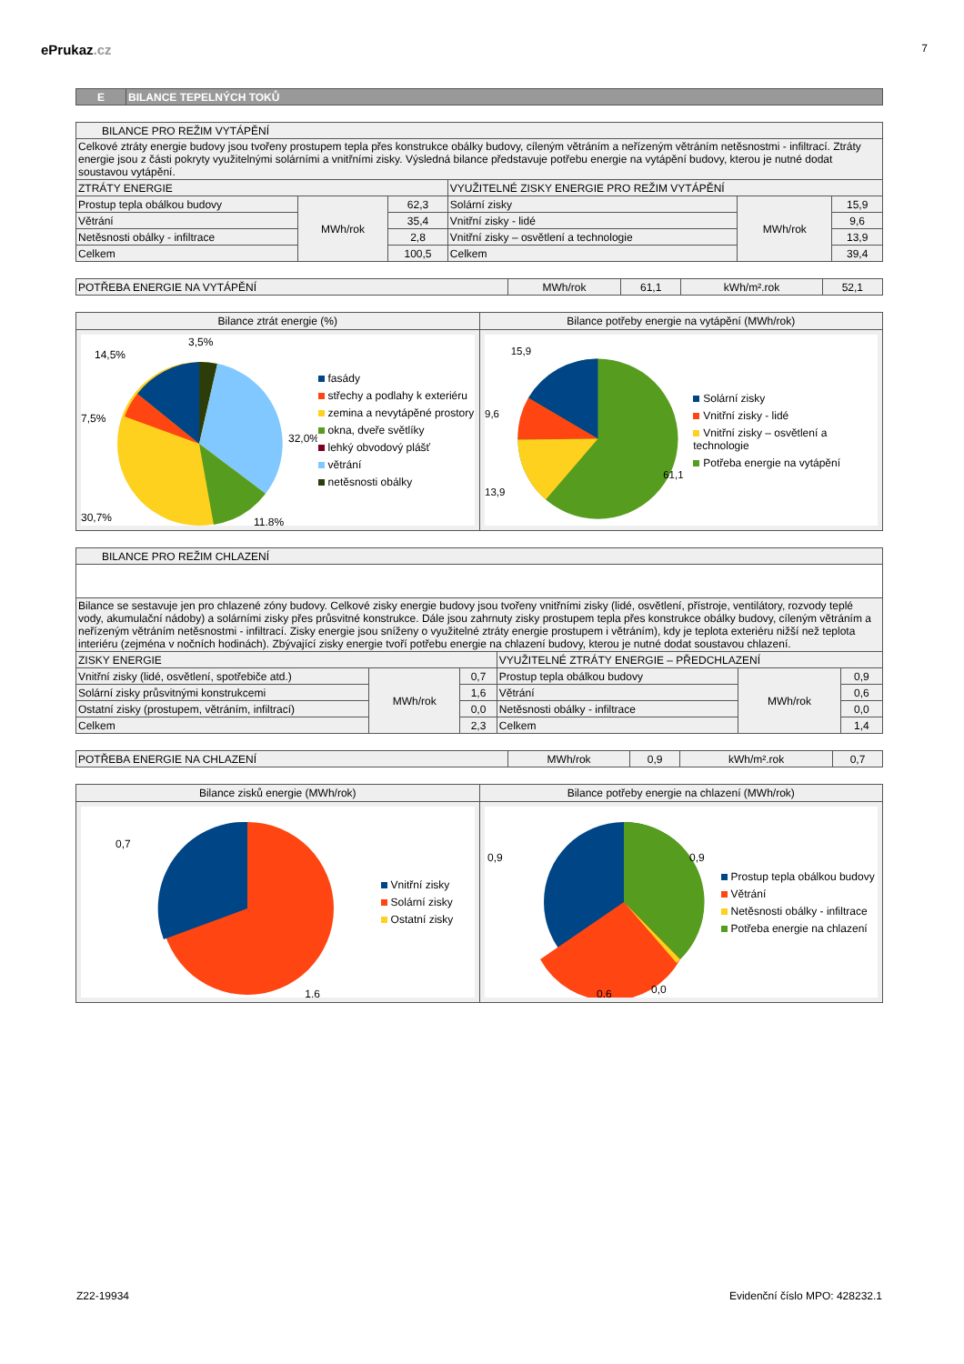ePrukaz.cz
7
| E | BILANCE TEPELNÝCH TOKŮ |
| BILANCE PRO REŽIM VYTÁPĚNÍ | | | | | |
| Celkové ztráty energie budovy jsou tvořeny prostupem tepla přes konstrukce obálky budovy, cíleným větráním a neřízeným větráním netěsnostmi - infiltrací. Ztráty energie jsou z části pokryty využitelnými solárními a vnitřními zisky. Výsledná bilance představuje potřebu energie na vytápění budovy, kterou je nutné dodat soustavou vytápění. | | | | | |
| ZTRÁTY ENERGIE | | | VYUŽITELNÉ ZISKY ENERGIE PRO REŽIM VYTÁPĚNÍ | | |
| Prostup tepla obálkou budovy | MWh/rok | 62,3 | Solární zisky | MWh/rok | 15,9 |
| Větrání | | 35,4 | Vnitřní zisky - lidé | | 9,6 |
| Netěsnosti obálky - infiltrace | | 2,8 | Vnitřní zisky – osvětlení a technologie | | 13,9 |
| Celkem | | 100,5 | Celkem | | 39,4 |
| POTŘEBA ENERGIE NA VYTÁPĚNÍ | MWh/rok | 61,1 | kWh/m².rok | 52,1 |
Bilance ztrát energie (%)
3,5%
14,5%
32,0%
7,5%
30,7%
11,8%
fasády
střechy a podlahy k exteriéru
zemina a nevytápěné prostory
okna, dveře světlíky
lehký obvodový plášť
větrání
netěsnosti obálky
Bilance potřeby energie na vytápění (MWh/rok)
15,9
9,6
13,9
61,1
Solární zisky
Vnitřní zisky - lidé
Vnitřní zisky – osvětlení a technologie
Potřeba energie na vytápění
| BILANCE PRO REŽIM CHLAZENÍ | | | | | |
| Bilance se sestavuje jen pro chlazené zóny budovy. Celkové zisky energie budovy jsou tvořeny vnitřními zisky (lidé, osvětlení, přístroje, ventilátory, rozvody teplé vody, akumulační nádoby) a solárními zisky přes průsvitné konstrukce. Dále jsou zahrnuty zisky prostupem tepla přes konstrukce obálky budovy, cíleným větráním a neřízeným větráním netěsnostmi - infiltrací. Zisky energie jsou sníženy o využitelné ztráty energie prostupem i větráním), kdy je teplota exteriéru nižší než teplota interiéru (zejména v nočních hodinách). Zbývající zisky energie tvoří potřebu energie na chlazení budovy, kterou je nutné dodat soustavou chlazení. | | | | | |
| ZISKY ENERGIE | | | VYUŽITELNÉ ZTRÁTY ENERGIE – PŘEDCHLAZENÍ | | |
| Vnitřní zisky (lidé, osvětlení, spotřebiče atd.) | MWh/rok | 0,7 | Prostup tepla obálkou budovy | MWh/rok | 0,9 |
| Solární zisky průsvitnými konstrukcemi | | 1,6 | Větrání | | 0,6 |
| Ostatní zisky (prostupem, větráním, infiltrací) | | 0,0 | Netěsnosti obálky - infiltrace | | 0,0 |
| Celkem | | 2,3 | Celkem | | 1,4 |
| POTŘEBA ENERGIE NA CHLAZENÍ | MWh/rok | 0,9 | kWh/m².rok | 0,7 |
Bilance zisků energie (MWh/rok)
0,7
1,6
Vnitřní zisky
Solární zisky
Ostatní zisky
Bilance potřeby energie na chlazení (MWh/rok)
0,9
0,9
0,0
0,6
Prostup tepla obálkou budovy
Větrání
Netěsnosti obálky - infiltrace
Potřeba energie na chlazení
Z22-19934 Evidenční číslo MPO: 428232.1